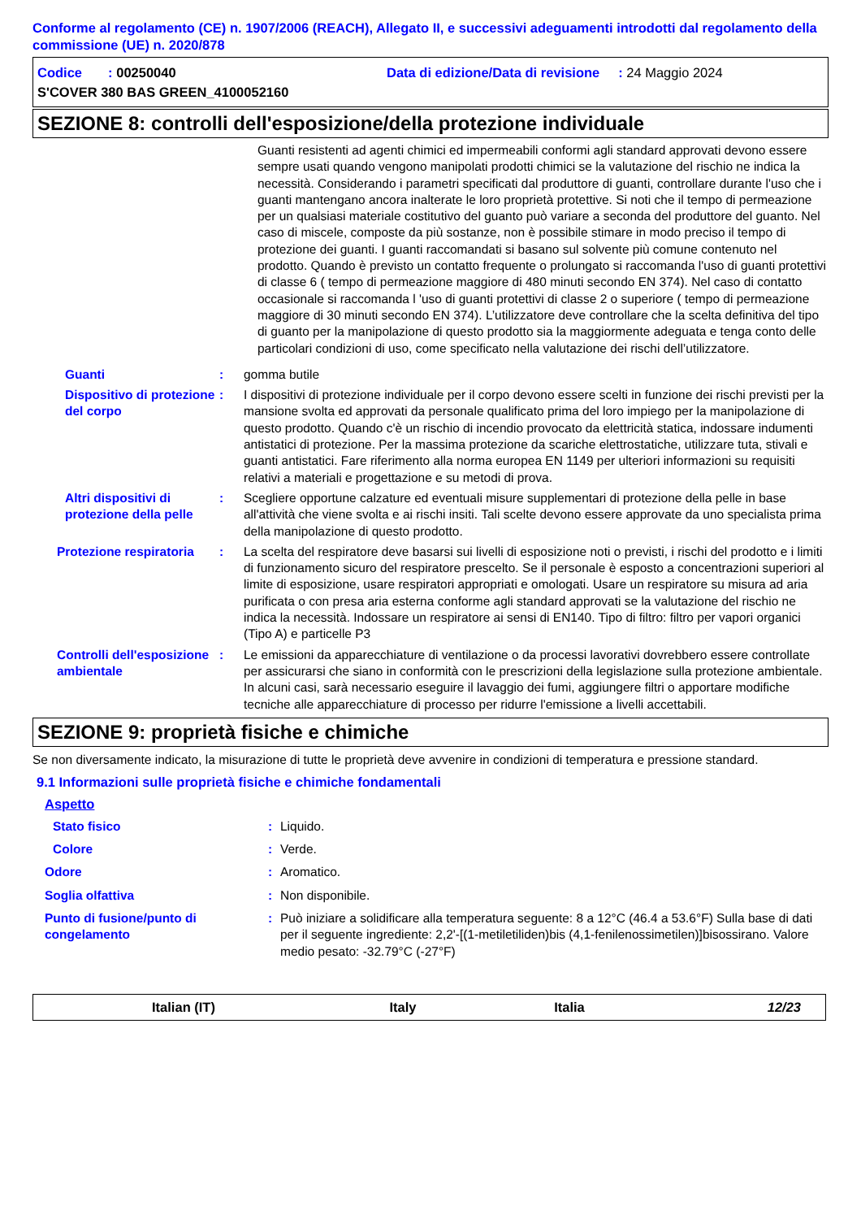Conforme al regolamento (CE) n. 1907/2006 (REACH), Allegato II, e successivi adeguamenti introdotti dal regolamento della commissione (UE) n. 2020/878
Codice : 00250040 Data di edizione/Data di revisione : 24 Maggio 2024
S'COVER 380 BAS GREEN_4100052160
SEZIONE 8: controlli dell'esposizione/della protezione individuale
Guanti resistenti ad agenti chimici ed impermeabili conformi agli standard approvati devono essere sempre usati quando vengono manipolati prodotti chimici se la valutazione del rischio ne indica la necessità. Considerando i parametri specificati dal produttore di guanti, controllare durante l'uso che i guanti mantengano ancora inalterate le loro proprietà protettive. Si noti che il tempo di permeazione per un qualsiasi materiale costitutivo del guanto può variare a seconda del produttore del guanto. Nel caso di miscele, composte da più sostanze, non è possibile stimare in modo preciso il tempo di protezione dei guanti. I guanti raccomandati si basano sul solvente più comune contenuto nel prodotto. Quando è previsto un contatto frequente o prolungato si raccomanda l'uso di guanti protettivi di classe 6 ( tempo di permeazione maggiore di 480 minuti secondo EN 374). Nel caso di contatto occasionale si raccomanda l 'uso di guanti protettivi di classe 2 o superiore ( tempo di permeazione maggiore di 30 minuti secondo EN 374). L’utilizzatore deve controllare che la scelta definitiva del tipo di guanto per la manipolazione di questo prodotto sia la maggiormente adeguata e tenga conto delle particolari condizioni di uso, come specificato nella valutazione dei rischi dell’utilizzatore.
Guanti : gomma butile
Dispositivo di protezione del corpo
: I dispositivi di protezione individuale per il corpo devono essere scelti in funzione dei rischi previsti per la mansione svolta ed approvati da personale qualificato prima del loro impiego per la manipolazione di questo prodotto. Quando c'è un rischio di incendio provocato da elettricità statica, indossare indumenti antistatici di protezione. Per la massima protezione da scariche elettrostatiche, utilizzare tuta, stivali e guanti antistatici. Fare riferimento alla norma europea EN 1149 per ulteriori informazioni su requisiti relativi a materiali e progettazione e su metodi di prova.
Altri dispositivi di protezione della pelle
: Scegliere opportune calzature ed eventuali misure supplementari di protezione della pelle in base all'attività che viene svolta e ai rischi insiti. Tali scelte devono essere approvate da uno specialista prima della manipolazione di questo prodotto.
Protezione respiratoria : La scelta del respiratore deve basarsi sui livelli di esposizione noti o previsti, i rischi del prodotto e i limiti di funzionamento sicuro del respiratore prescelto. Se il personale è esposto a concentrazioni superiori al limite di esposizione, usare respiratori appropriati e omologati. Usare un respiratore su misura ad aria purificata o con presa aria esterna conforme agli standard approvati se la valutazione del rischio ne indica la necessità. Indossare un respiratore ai sensi di EN140. Tipo di filtro: filtro per vapori organici (Tipo A) e particelle P3
Controlli dell'esposizione ambientale
: Le emissioni da apparecchiature di ventilazione o da processi lavorativi dovrebbero essere controllate per assicurarsi che siano in conformità con le prescrizioni della legislazione sulla protezione ambientale. In alcuni casi, sarà necessario eseguire il lavaggio dei fumi, aggiungere filtri o apportare modifiche tecniche alle apparecchiature di processo per ridurre l'emissione a livelli accettabili.
SEZIONE 9: proprietà fisiche e chimiche
Se non diversamente indicato, la misurazione di tutte le proprietà deve avvenire in condizioni di temperatura e pressione standard.
9.1 Informazioni sulle proprietà fisiche e chimiche fondamentali
Aspetto
Stato fisico : Liquido.
Colore : Verde.
Odore : Aromatico.
Soglia olfattiva : Non disponibile.
Punto di fusione/punto di congelamento
: Può iniziare a solidificare alla temperatura seguente: 8 a 12°C (46.4 a 53.6°F) Sulla base di dati per il seguente ingrediente: 2,2'-[(1-metiletiliden)bis (4,1-fenilenossimetilen)]bisossirano. Valore medio pesato: -32.79°C (-27°F)
Italian (IT) Italy Italia 12/23